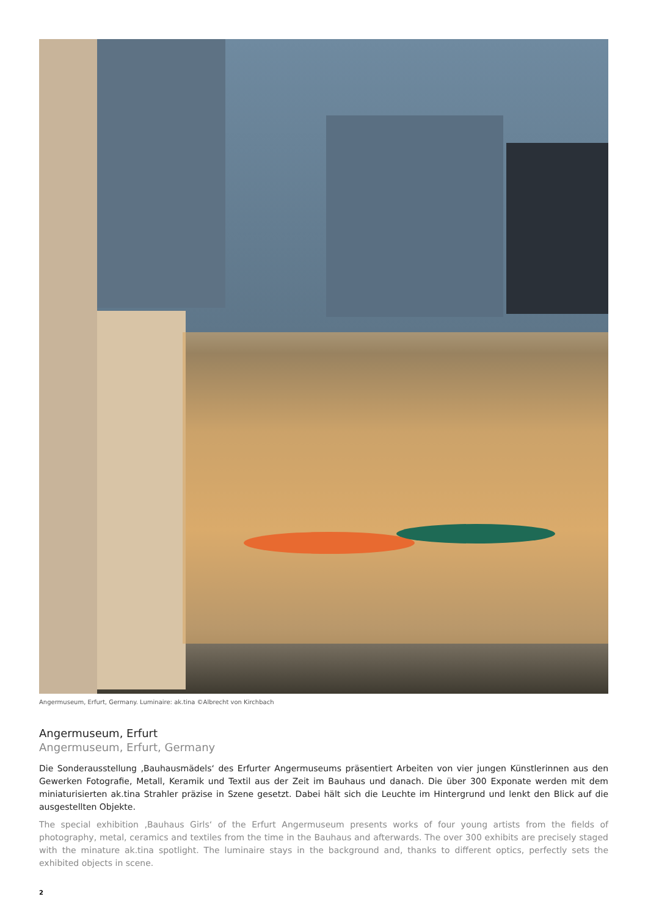Angermuseum, Erfurt, Germany. Luminaire: ak.tina ©Albrecht von Kirchbach
Angermuseum, Erfurt
Angermuseum, Erfurt, Germany
Die Sonderausstellung ‚Bauhausmädels‘ des Erfurter Angermuseums präsentiert Arbeiten von vier jungen Künstlerinnen aus den Gewerken Fotografie, Metall, Keramik und Textil aus der Zeit im Bauhaus und danach. Die über 300 Exponate werden mit dem miniaturisierten ak.tina Strahler präzise in Szene gesetzt. Dabei hält sich die Leuchte im Hintergrund und lenkt den Blick auf die ausgestellten Objekte.
The special exhibition ‚Bauhaus Girls‘ of the Erfurt Angermuseum presents works of four young artists from the fields of photography, metal, ceramics and textiles from the time in the Bauhaus and afterwards. The over 300 exhibits are precisely staged with the minature ak.tina spotlight. The luminaire stays in the background and, thanks to different optics, perfectly sets the exhibited objects in scene.
2